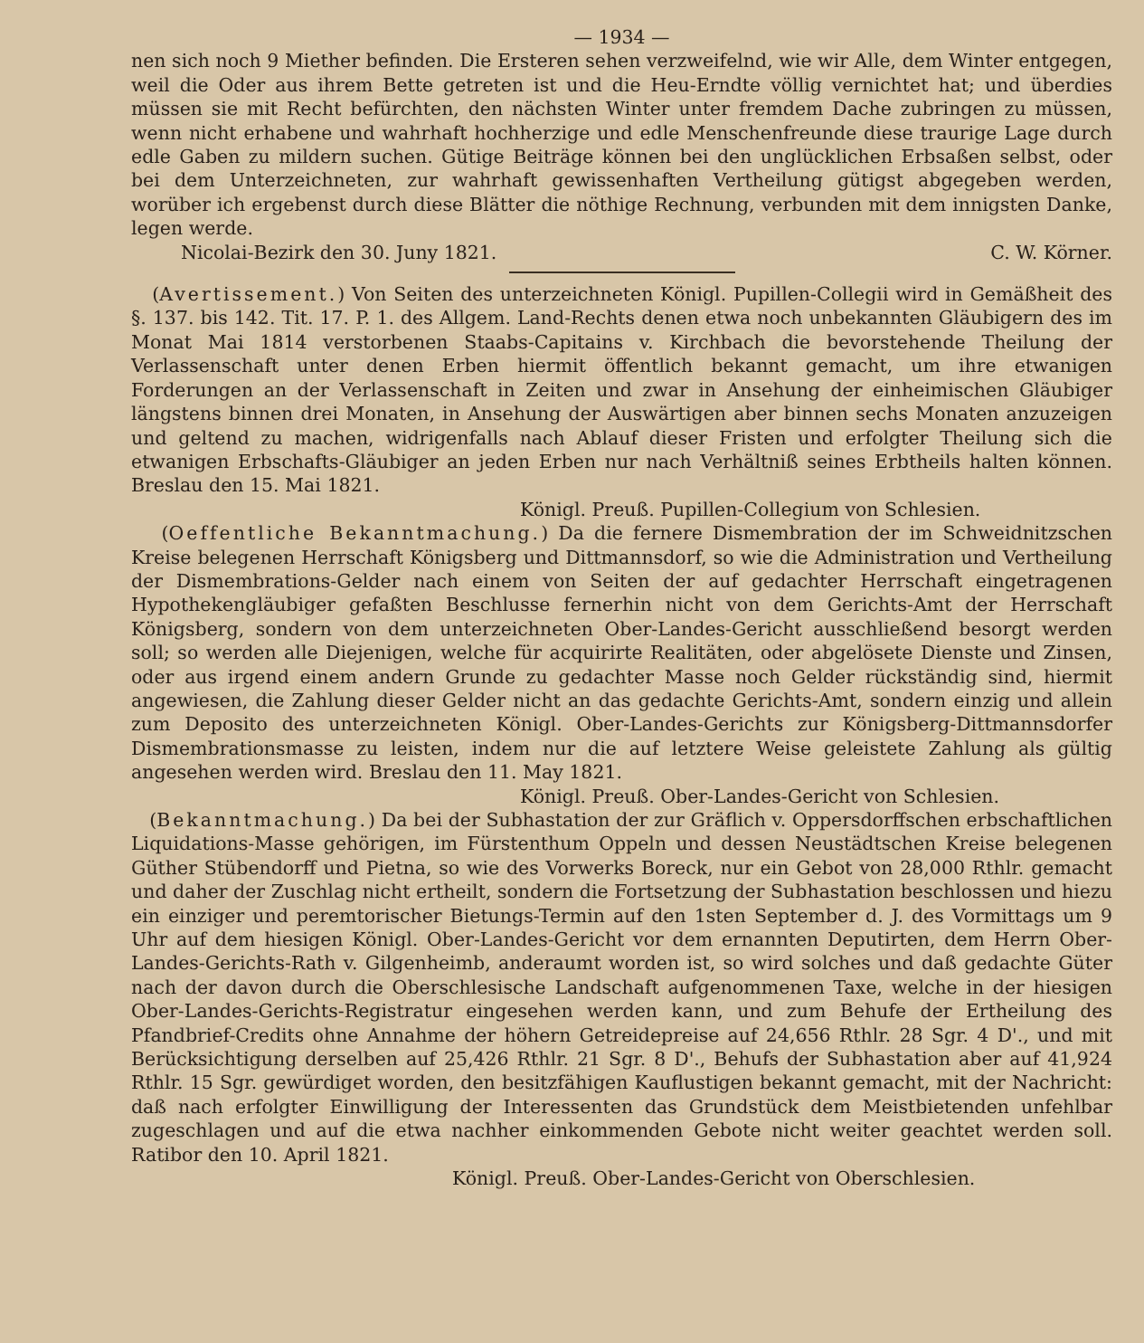— 1934 —
nen sich noch 9 Miether befinden. Die Ersteren sehen verzweifelnd, wie wir Alle, dem Winter entgegen, weil die Oder aus ihrem Bette getreten ist und die Heu-Erndte völlig vernichtet hat; und überdies müssen sie mit Recht befürchten, den nächsten Winter unter fremdem Dache zubringen zu müssen, wenn nicht erhabene und wahrhaft hochherzige und edle Menschenfreunde diese traurige Lage durch edle Gaben zu mildern suchen. Gütige Beiträge können bei den unglücklichen Erbsaßen selbst, oder bei dem Unterzeichneten, zur wahrhaft gewissenhaften Vertheilung gütigst abgegeben werden, worüber ich ergebenst durch diese Blätter die nöthige Rechnung, verbunden mit dem innigsten Danke, legen werde.
Nicolai-Bezirk den 30. Juny 1821. C. W. Körner.
(Avertissement.) Von Seiten des unterzeichneten Königl. Pupillen-Collegii wird in Gemäßheit des §. 137. bis 142. Tit. 17. P. 1. des Allgem. Land-Rechts denen etwa noch unbekannten Gläubigern des im Monat Mai 1814 verstorbenen Staabs-Capitains v. Kirchbach die bevorstehende Theilung der Verlassenschaft unter denen Erben hiermit öffentlich bekannt gemacht, um ihre etwanigen Forderungen an der Verlassenschaft in Zeiten und zwar in Ansehung der einheimischen Gläubiger längstens binnen drei Monaten, in Ansehung der Auswärtigen aber binnen sechs Monaten anzuzeigen und geltend zu machen, widrigenfalls nach Ablauf dieser Fristen und erfolgter Theilung sich die etwanigen Erbschafts-Gläubiger an jeden Erben nur nach Verhältniß seines Erbtheils halten können. Breslau den 15. Mai 1821.
Königl. Preuß. Pupillen-Collegium von Schlesien.
(Oeffentliche Bekanntmachung.) Da die fernere Dismembration der im Schweidnitzschen Kreise belegenen Herrschaft Königsberg und Dittmannsdorf, so wie die Administration und Vertheilung der Dismembrations-Gelder nach einem von Seiten der auf gedachter Herrschaft eingetragenen Hypothekengläubiger gefaßten Beschlusse fernerhin nicht von dem Gerichts-Amt der Herrschaft Königsberg, sondern von dem unterzeichneten Ober-Landes-Gericht ausschließend besorgt werden soll; so werden alle Diejenigen, welche für acquirirte Realitäten, oder abgelösete Dienste und Zinsen, oder aus irgend einem andern Grunde zu gedachter Masse noch Gelder rückständig sind, hiermit angewiesen, die Zahlung dieser Gelder nicht an das gedachte Gerichts-Amt, sondern einzig und allein zum Deposito des unterzeichneten Königl. Ober-Landes-Gerichts zur Königsberg-Dittmannsdorfer Dismembrationsmasse zu leisten, indem nur die auf letztere Weise geleistete Zahlung als gültig angesehen werden wird. Breslau den 11. May 1821.
Königl. Preuß. Ober-Landes-Gericht von Schlesien.
(Bekanntmachung.) Da bei der Subhastation der zur Gräflich v. Oppersdorffschen erbschaftlichen Liquidations-Masse gehörigen, im Fürstenthum Oppeln und dessen Neustädtschen Kreise belegenen Güther Stübendorff und Pietna, so wie des Vorwerks Boreck, nur ein Gebot von 28,000 Rthlr. gemacht und daher der Zuschlag nicht ertheilt, sondern die Fortsetzung der Subhastation beschlossen und hiezu ein einziger und peremtorischer Bietungs-Termin auf den 1sten September d. J. des Vormittags um 9 Uhr auf dem hiesigen Königl. Ober-Landes-Gericht vor dem ernannten Deputirten, dem Herrn Ober-Landes-Gerichts-Rath v. Gilgenheimb, anderaumt worden ist, so wird solches und daß gedachte Güter nach der davon durch die Oberschlesische Landschaft aufgenommenen Taxe, welche in der hiesigen Ober-Landes-Gerichts-Registratur eingesehen werden kann, und zum Behufe der Ertheilung des Pfandbrief-Credits ohne Annahme der höhern Getreidepreise auf 24,656 Rthlr. 28 Sgr. 4 D'., und mit Berücksichtigung derselben auf 25,426 Rthlr. 21 Sgr. 8 D'., Behufs der Subhastation aber auf 41,924 Rthlr. 15 Sgr. gewürdiget worden, den besitzfähigen Kauflustigen bekannt gemacht, mit der Nachricht: daß nach erfolgter Einwilligung der Interessenten das Grundstück dem Meistbietenden unfehlbar zugeschlagen und auf die etwa nachher einkommenden Gebote nicht weiter geachtet werden soll. Ratibor den 10. April 1821.
Königl. Preuß. Ober-Landes-Gericht von Oberschlesien.